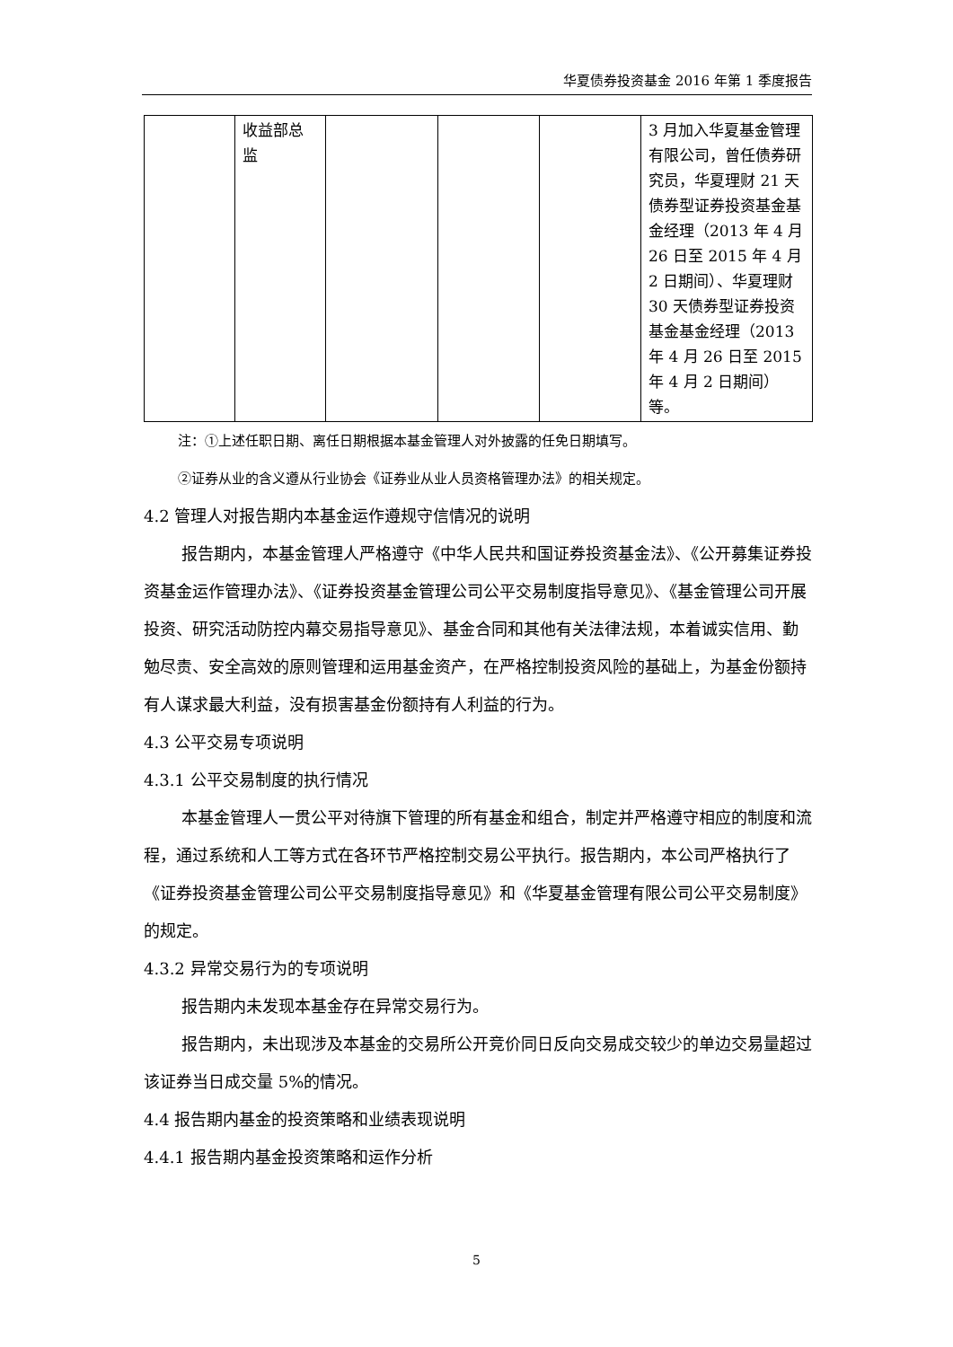华夏债券投资基金 2016 年第 1 季度报告
| | 收益部总监 | | | | 3 月加入华夏基金管理有限公司，曾任债券研究员，华夏理财 21 天债券型证券投资基金基金经理（2013 年 4 月 26 日至 2015 年 4 月 2 日期间）、华夏理财 30 天债券型证券投资基金基金经理（2013 年 4 月 26 日至 2015 年 4 月 2 日期间）等。 |
注：①上述任职日期、离任日期根据本基金管理人对外披露的任免日期填写。
②证券从业的含义遵从行业协会《证券业从业人员资格管理办法》的相关规定。
4.2 管理人对报告期内本基金运作遵规守信情况的说明
报告期内，本基金管理人严格遵守《中华人民共和国证券投资基金法》、《公开募集证券投资基金运作管理办法》、《证券投资基金管理公司公平交易制度指导意见》、《基金管理公司开展投资、研究活动防控内幕交易指导意见》、基金合同和其他有关法律法规，本着诚实信用、勤勉尽责、安全高效的原则管理和运用基金资产，在严格控制投资风险的基础上，为基金份额持有人谋求最大利益，没有损害基金份额持有人利益的行为。
4.3 公平交易专项说明
4.3.1 公平交易制度的执行情况
本基金管理人一贯公平对待旗下管理的所有基金和组合，制定并严格遵守相应的制度和流程，通过系统和人工等方式在各环节严格控制交易公平执行。报告期内，本公司严格执行了《证券投资基金管理公司公平交易制度指导意见》和《华夏基金管理有限公司公平交易制度》的规定。
4.3.2 异常交易行为的专项说明
报告期内未发现本基金存在异常交易行为。
报告期内，未出现涉及本基金的交易所公开竞价同日反向交易成交较少的单边交易量超过该证券当日成交量 5%的情况。
4.4 报告期内基金的投资策略和业绩表现说明
4.4.1 报告期内基金投资策略和运作分析
5